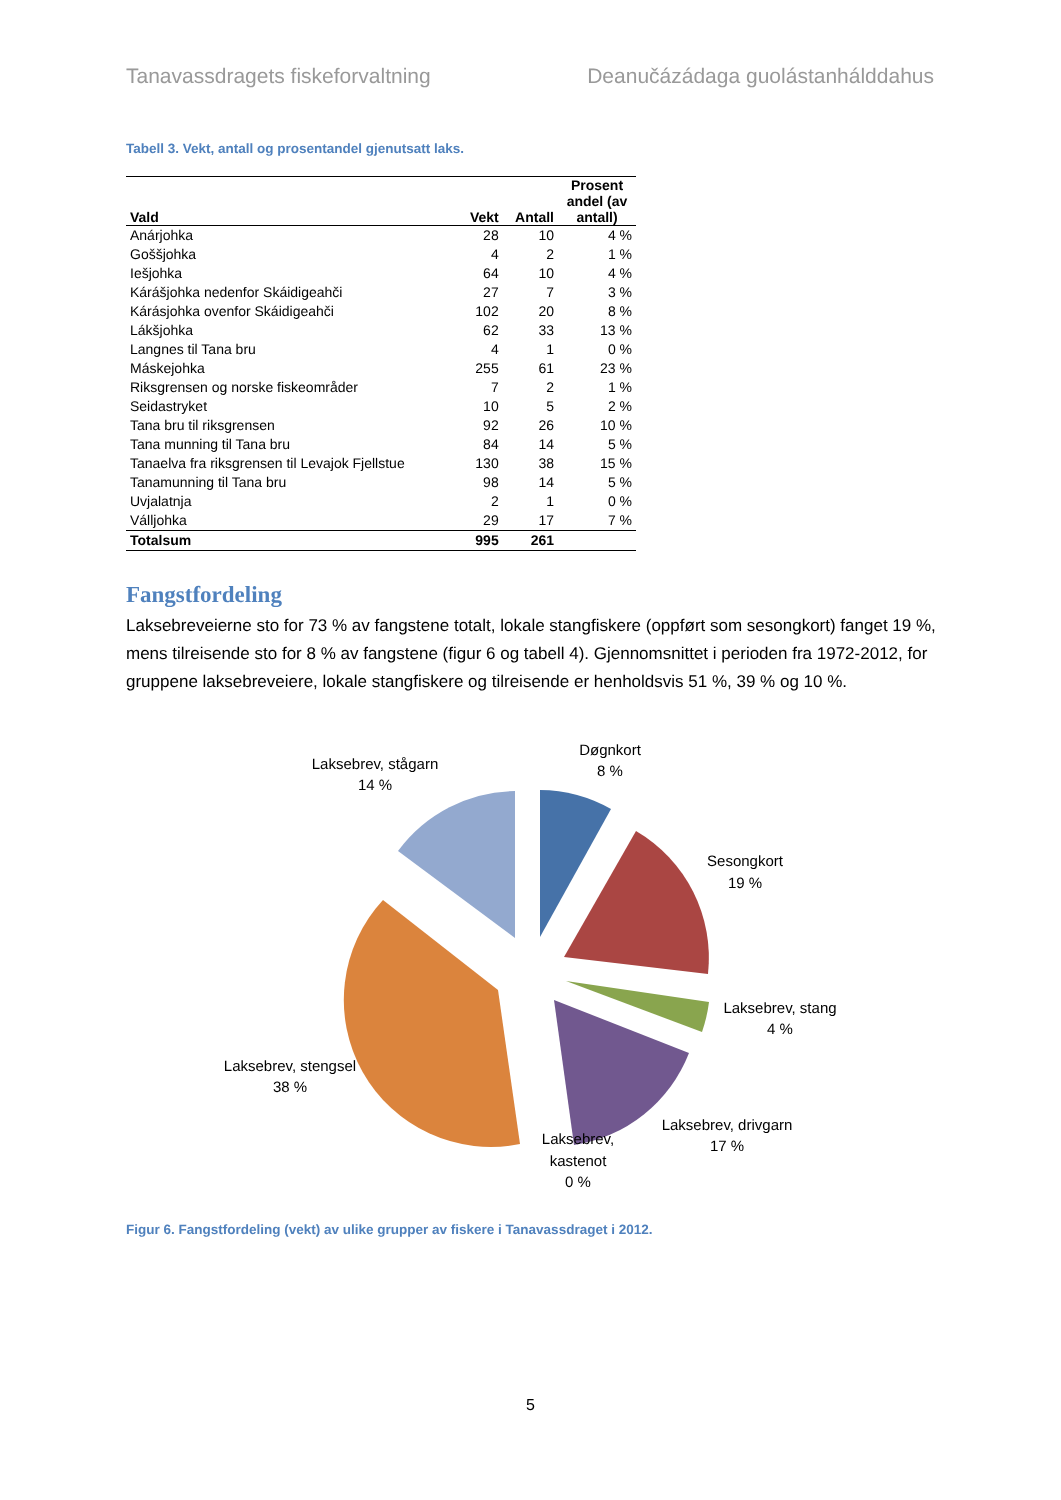Tanavassdragets fiskeforvaltning Deanučázádaga guolástanhálddahus
Tabell 3. Vekt, antall og prosentandel gjenutsatt laks.
| Vald | Vekt | Antall | Prosent andel (av antall) |
| --- | --- | --- | --- |
| Anárjohka | 28 | 10 | 4 % |
| Goššjohka | 4 | 2 | 1 % |
| Iešjohka | 64 | 10 | 4 % |
| Kárášjohka nedenfor Skáidigeahči | 27 | 7 | 3 % |
| Kárásjohka ovenfor Skáidigeahči | 102 | 20 | 8 % |
| Lákšjohka | 62 | 33 | 13 % |
| Langnes til Tana bru | 4 | 1 | 0 % |
| Máskejohka | 255 | 61 | 23 % |
| Riksgrensen og norske fiskeområder | 7 | 2 | 1 % |
| Seidastryket | 10 | 5 | 2 % |
| Tana bru til riksgrensen | 92 | 26 | 10 % |
| Tana munning til Tana bru | 84 | 14 | 5 % |
| Tanaelva fra riksgrensen til Levajok Fjellstue | 130 | 38 | 15 % |
| Tanamunning til Tana bru | 98 | 14 | 5 % |
| Uvjalatnja | 2 | 1 | 0 % |
| Válljohka | 29 | 17 | 7 % |
| Totalsum | 995 | 261 | |
Fangstfordeling
Laksebreveierne sto for 73 % av fangstene totalt, lokale stangfiskere (oppført som sesongkort) fanget 19 %, mens tilreisende sto for 8 % av fangstene (figur 6 og tabell 4). Gjennomsnittet i perioden fra 1972-2012, for gruppene laksebreveiere, lokale stangfiskere og tilreisende er henholdsvis 51 %, 39 % og 10 %.
Døgnkort
8 %
Laksebrev, stågarn
14 %
Sesongkort
19 %
Laksebrev, stang
4 %
Laksebrev, stengsel
38 %
Laksebrev, drivgarn
17 %
Laksebrev,
kastenot
0 %
Figur 6. Fangstfordeling (vekt) av ulike grupper av fiskere i Tanavassdraget i 2012.
5